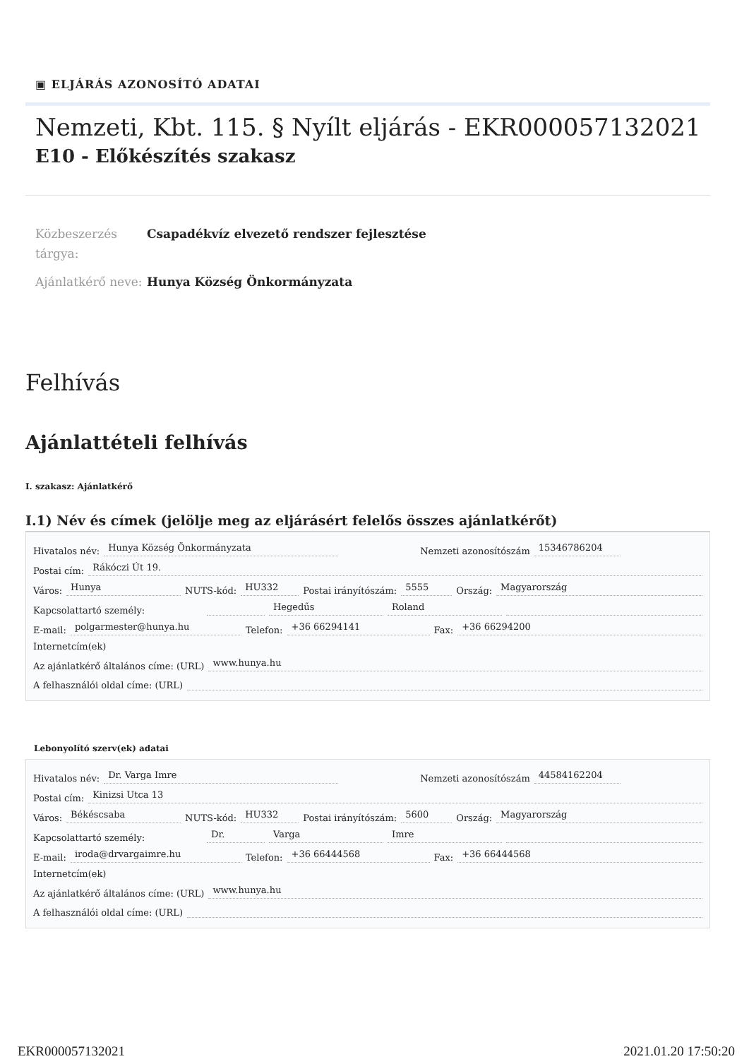▣ ELJÁRÁS AZONOSÍTÓ ADATAI
Nemzeti, Kbt. 115. § Nyílt eljárás - EKR000057132021
E10 - Előkészítés szakasz
Közbeszerzés tárgya:
Csapadékvíz elvezető rendszer fejlesztése
Ajánlatkérő neve:
Hunya Község Önkormányzata
Felhívás
Ajánlattételi felhívás
I. szakasz: Ajánlatkérő
I.1) Név és címek (jelölje meg az eljárásért felelős összes ajánlatkérőt)
Hivatalos név: Hunya Község Önkormányzata Nemzeti azonosítószám 15346786204
Postai cím: Rákóczi Út 19.
Város: Hunya NUTS-kód: HU332 Postai irányítószám: 5555 Ország: Magyarország
Kapcsolattartó személy: Hegedűs Roland
E-mail: polgarmester@hunya.hu Telefon: +36 66294141 Fax: +36 66294200
Internetcím(ek)
Az ajánlatkérő általános címe: (URL) www.hunya.hu
A felhasználói oldal címe: (URL)
Lebonyolító szerv(ek) adatai
Hivatalos név: Dr. Varga Imre Nemzeti azonosítószám 44584162204
Postai cím: Kinizsi Utca 13
Város: Békéscsaba NUTS-kód: HU332 Postai irányítószám: 5600 Ország: Magyarország
Kapcsolattartó személy: Dr. Varga Imre
E-mail: iroda@drvargaimre.hu Telefon: +36 66444568 Fax: +36 66444568
Internetcím(ek)
Az ajánlatkérő általános címe: (URL) www.hunya.hu
A felhasználói oldal címe: (URL)
EKR000057132021 2021.01.20 17:50:20